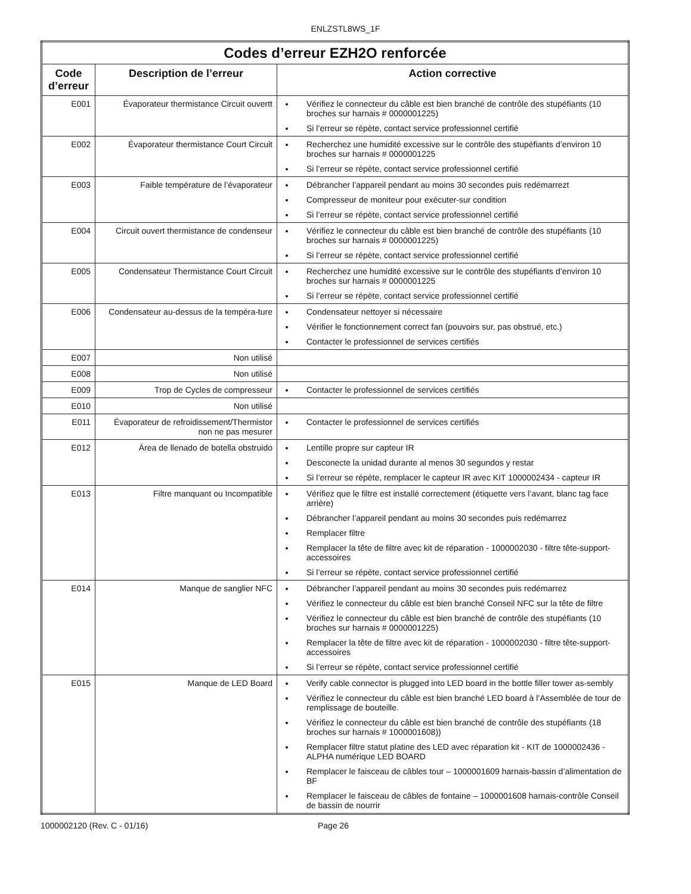ENLZSTL8WS_1F
| Codes d’erreur EZH2O renforcée | | |
| --- | --- | --- |
| Code d’erreur | Description de l’erreur | Action corrective |
| E001 | Évaporateur thermistance Circuit ouvertt | Vérifiez le connecteur du câble est bien branché de contrôle des stupéfiants (10 broches sur harnais # 0000001225) Si l’erreur se répète, contact service professionnel certifié |
| E002 | Évaporateur thermistance Court Circuit | Recherchez une humidité excessive sur le contrôle des stupéfiants d’environ 10 broches sur harnais # 0000001225 Si l’erreur se répète, contact service professionnel certifié |
| E003 | Faible température de l’évaporateur | Débrancher l’appareil pendant au moins 30 secondes puis redémarrezt Compresseur de moniteur pour exécuter-sur condition Si l’erreur se répète, contact service professionnel certifié |
| E004 | Circuit ouvert thermistance de condenseur | Vérifiez le connecteur du câble est bien branché de contrôle des stupéfiants (10 broches sur harnais # 0000001225) Si l’erreur se répète, contact service professionnel certifié |
| E005 | Condensateur Thermistance Court Circuit | Recherchez une humidité excessive sur le contrôle des stupéfiants d’environ 10 broches sur harnais # 0000001225 Si l’erreur se répète, contact service professionnel certifié |
| E006 | Condensateur au-dessus de la tempéra-ture | Condensateur nettoyer si nécessaire Vérifier le fonctionnement correct fan (pouvoirs sur, pas obstrué, etc.) Contacter le professionnel de services certifiés |
| E007 | Non utilisé | |
| E008 | Non utilisé | |
| E009 | Trop de Cycles de compresseur | Contacter le professionnel de services certifiés |
| E010 | Non utilisé | |
| E011 | Évaporateur de refroidissement/Thermistor non ne pas mesurer | Contacter le professionnel de services certifiés |
| E012 | Área de llenado de botella obstruido | Lentille propre sur capteur IR Desconecte la unidad durante al menos 30 segundos y restar Si l’erreur se répète, remplacer le capteur IR avec KIT 1000002434 - capteur IR |
| E013 | Filtre manquant ou Incompatible | Vérifiez que le filtre est installé correctement (étiquette vers l’avant, blanc tag face arrière) Débrancher l’appareil pendant au moins 30 secondes puis redémarrez Remplacer filtre Remplacer la tête de filtre avec kit de réparation - 1000002030 - filtre tête-support-accessoires Si l’erreur se répète, contact service professionnel certifié |
| E014 | Manque de sanglier NFC | Débrancher l’appareil pendant au moins 30 secondes puis redémarrez Vérifiez le connecteur du câble est bien branché Conseil NFC sur la tête de filtre Vérifiez le connecteur du câble est bien branché de contrôle des stupéfiants (10 broches sur harnais # 0000001225) Remplacer la tête de filtre avec kit de réparation - 1000002030 - filtre tête-support-accessoires Si l’erreur se répète, contact service professionnel certifié |
| E015 | Manque de LED Board | Verify cable connector is plugged into LED board in the bottle filler tower as-sembly Vérifiez le connecteur du câble est bien branché LED board à l’Assemblée de tour de remplissage de bouteille. Vérifiez le connecteur du câble est bien branché de contrôle des stupéfiants (18 broches sur harnais # 1000001608)) Remplacer filtre statut platine des LED avec réparation kit - KIT de 1000002436 - ALPHA numérique LED BOARD Remplacer le faisceau de câbles tour – 1000001609 harnais-bassin d’alimentation de BF Remplacer le faisceau de câbles de fontaine – 1000001608 harnais-contrôle Conseil de bassin de nourrir |
1000002120 (Rev. C - 01/16) Page 26